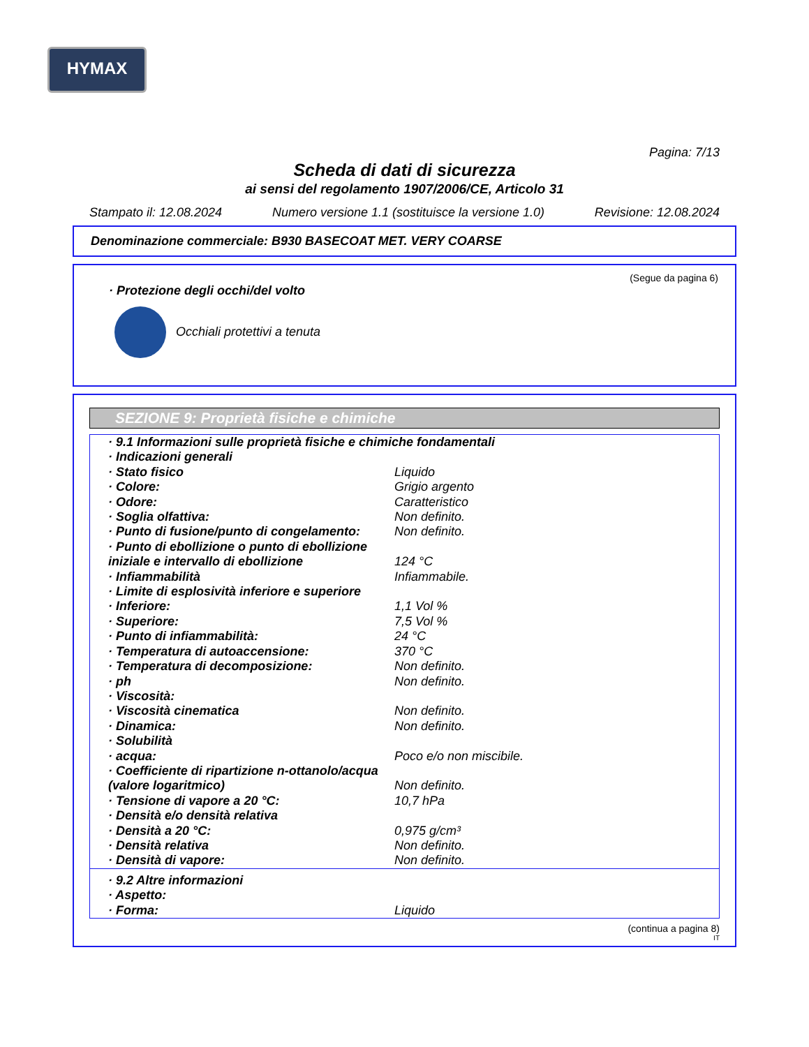HYMAX
Pagina: 7/13
Scheda di dati di sicurezza
ai sensi del regolamento 1907/2006/CE, Articolo 31
Stampato il: 12.08.2024 Numero versione 1.1 (sostituisce la versione 1.0) Revisione: 12.08.2024
Denominazione commerciale: B930 BASECOAT MET. VERY COARSE
(Segue da pagina 6)
· Protezione degli occhi/del volto
Occhiali protettivi a tenuta
SEZIONE 9: Proprietà fisiche e chimiche
| · 9.1 Informazioni sulle proprietà fisiche e chimiche fondamentali | |
| · Indicazioni generali | |
| · Stato fisico | Liquido |
| · Colore: | Grigio argento |
| · Odore: | Caratteristico |
| · Soglia olfattiva: | Non definito. |
| · Punto di fusione/punto di congelamento: | Non definito. |
| · Punto di ebollizione o punto di ebollizione iniziale e intervallo di ebollizione | 124 °C |
| · Infiammabilità | Infiammabile. |
| · Limite di esplosività inferiore e superiore | |
| · Inferiore: | 1,1 Vol % |
| · Superiore: | 7,5 Vol % |
| · Punto di infiammabilità: | 24 °C |
| · Temperatura di autoaccensione: | 370 °C |
| · Temperatura di decomposizione: | Non definito. |
| · ph | Non definito. |
| · Viscosità: | |
| · Viscosità cinematica | Non definito. |
| · Dinamica: | Non definito. |
| · Solubilità | |
| · acqua: | Poco e/o non miscibile. |
| · Coefficiente di ripartizione n-ottanolo/acqua (valore logaritmico) | Non definito. |
| · Tensione di vapore a 20 °C: | 10,7 hPa |
| · Densità e/o densità relativa | |
| · Densità a 20 °C: | 0,975 g/cm³ |
| · Densità relativa | Non definito. |
| · Densità di vapore: | Non definito. |
| · 9.2 Altre informazioni | |
| · Aspetto: | |
| · Forma: | Liquido |
(continua a pagina 8)
IT